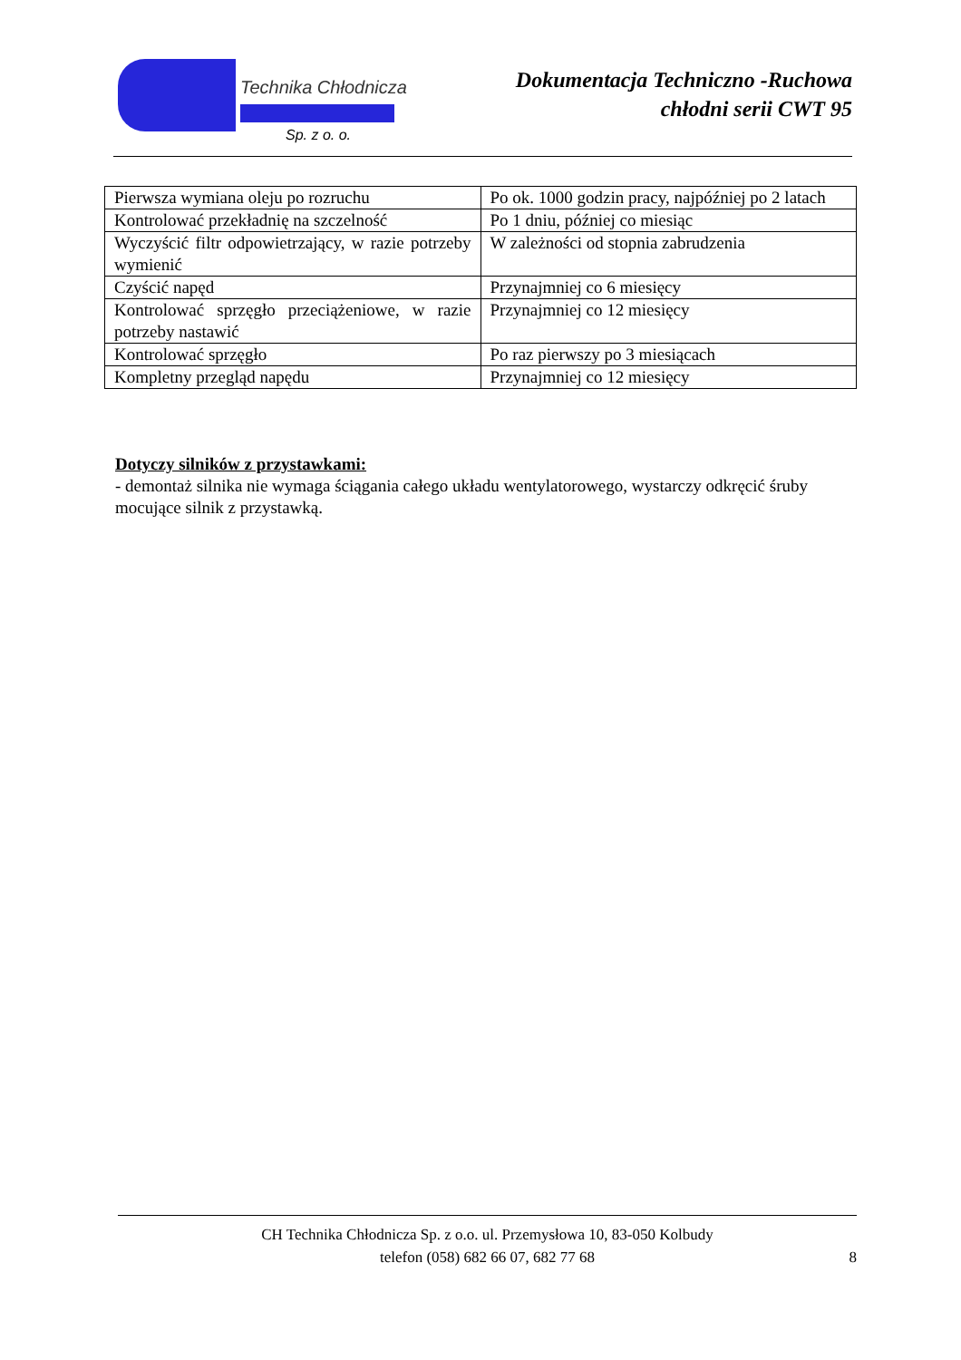Technika Chłodnicza
Sp. z o. o.
Dokumentacja Techniczno -Ruchowa
chłodni serii CWT 95
| Pierwsza wymiana oleju po rozruchu | Po ok. 1000 godzin pracy, najpóźniej po 2 latach |
| Kontrolować przekładnię na szczelność | Po 1 dniu, później co miesiąc |
| Wyczyścić filtr odpowietrzający, w razie potrzeby wymienić | W zależności od stopnia zabrudzenia |
| Czyścić napęd | Przynajmniej co 6 miesięcy |
| Kontrolować sprzęgło przeciążeniowe, w razie potrzeby nastawić | Przynajmniej co 12 miesięcy |
| Kontrolować sprzęgło | Po raz pierwszy po 3 miesiącach |
| Kompletny przegląd napędu | Przynajmniej co 12 miesięcy |
Dotyczy silników z przystawkami:
- demontaż silnika nie wymaga ściągania całego układu wentylatorowego, wystarczy odkręcić śruby mocujące silnik z przystawką.
CH Technika Chłodnicza Sp. z o.o. ul. Przemysłowa 10, 83-050 Kolbudy
telefon (058) 682 66 07, 682 77 68
8